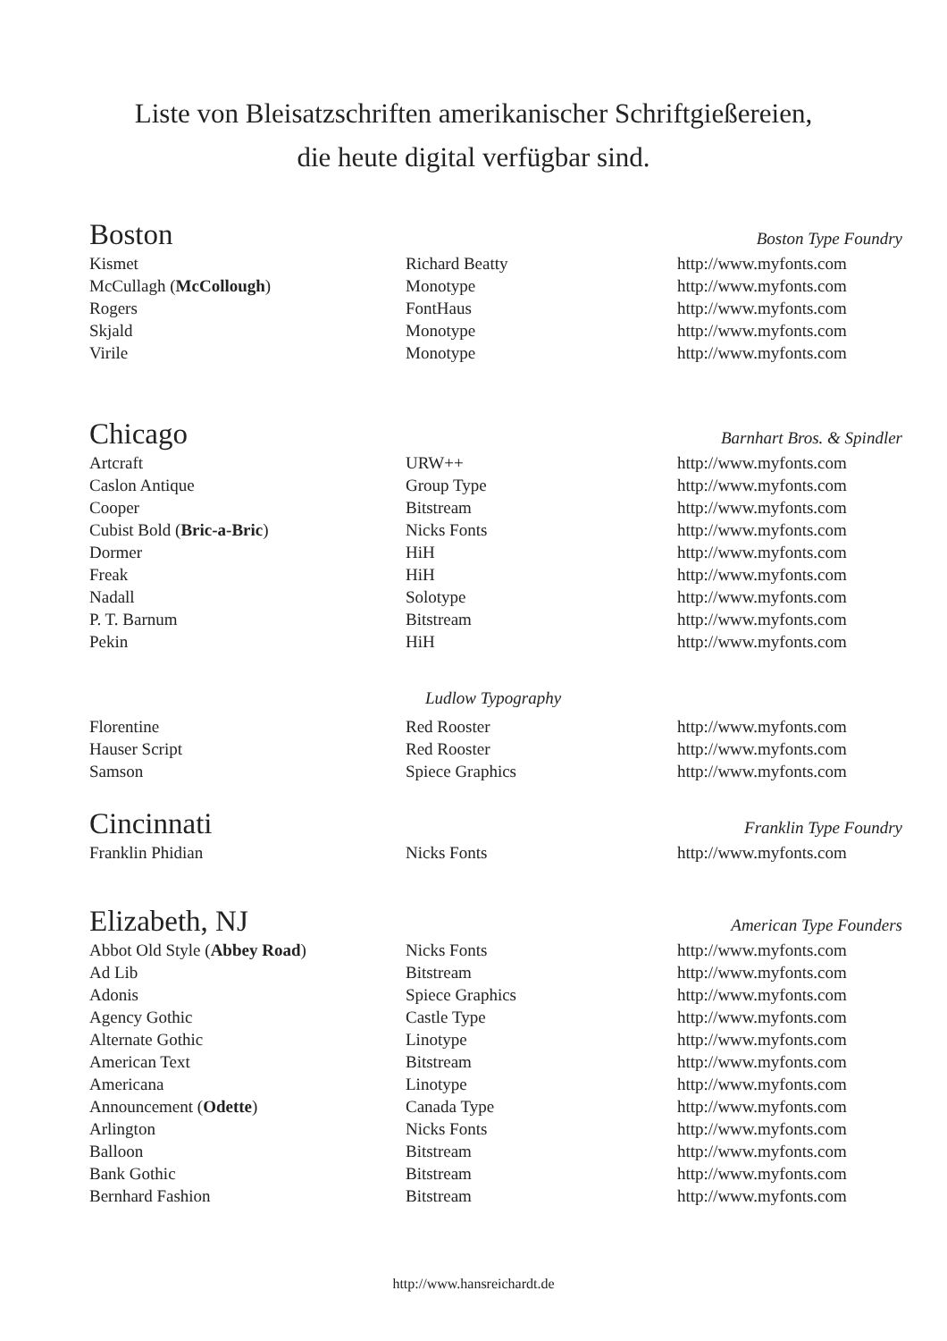Liste von Bleisatzschriften amerikanischer Schriftgießereien,
die heute digital verfügbar sind.
Boston Boston Type Foundry
| Kismet | Richard Beatty | http://www.myfonts.com |
| McCullagh ( McCollough ) | Monotype | http://www.myfonts.com |
| Rogers | FontHaus | http://www.myfonts.com |
| Skjald | Monotype | http://www.myfonts.com |
| Virile | Monotype | http://www.myfonts.com |
Chicago Barnhart Bros. & Spindler
| Artcraft | URW++ | http://www.myfonts.com |
| Caslon Antique | Group Type | http://www.myfonts.com |
| Cooper | Bitstream | http://www.myfonts.com |
| Cubist Bold ( Bric-a-Bric ) | Nicks Fonts | http://www.myfonts.com |
| Dormer | HiH | http://www.myfonts.com |
| Freak | HiH | http://www.myfonts.com |
| Nadall | Solotype | http://www.myfonts.com |
| P. T. Barnum | Bitstream | http://www.myfonts.com |
| Pekin | HiH | http://www.myfonts.com |
Ludlow Typography
| Florentine | Red Rooster | http://www.myfonts.com |
| Hauser Script | Red Rooster | http://www.myfonts.com |
| Samson | Spiece Graphics | http://www.myfonts.com |
Cincinnati Franklin Type Foundry
| Franklin Phidian | Nicks Fonts | http://www.myfonts.com |
Elizabeth, NJ American Type Founders
| Abbot Old Style ( Abbey Road ) | Nicks Fonts | http://www.myfonts.com |
| Ad Lib | Bitstream | http://www.myfonts.com |
| Adonis | Spiece Graphics | http://www.myfonts.com |
| Agency Gothic | Castle Type | http://www.myfonts.com |
| Alternate Gothic | Linotype | http://www.myfonts.com |
| American Text | Bitstream | http://www.myfonts.com |
| Americana | Linotype | http://www.myfonts.com |
| Announcement ( Odette ) | Canada Type | http://www.myfonts.com |
| Arlington | Nicks Fonts | http://www.myfonts.com |
| Balloon | Bitstream | http://www.myfonts.com |
| Bank Gothic | Bitstream | http://www.myfonts.com |
| Bernhard Fashion | Bitstream | http://www.myfonts.com |
http://www.hansreichardt.de